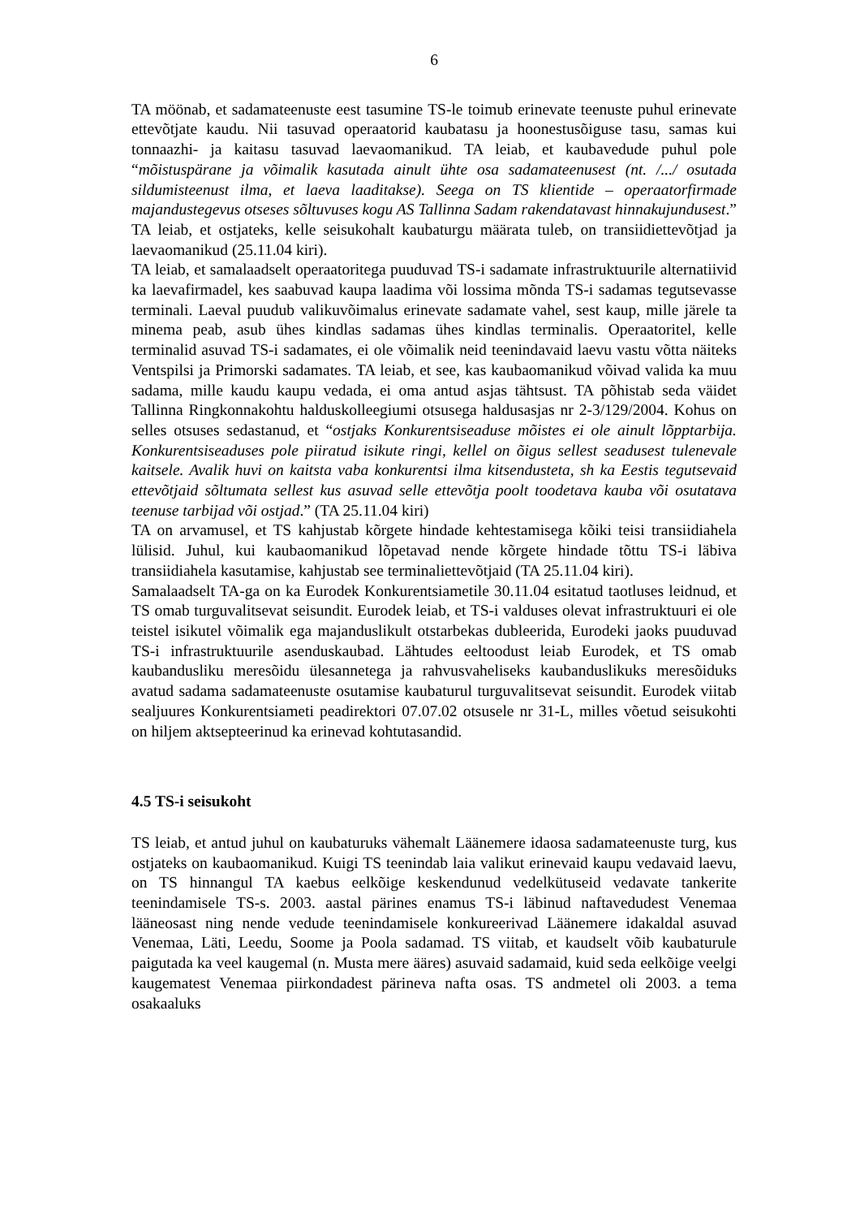6
TA möönab, et sadamateenuste eest tasumine TS-le toimub erinevate teenuste puhul erinevate ettevõtjate kaudu. Nii tasuvad operaatorid kaubatasu ja hoonestusõiguse tasu, samas kui tonnaazhi- ja kaitasu tasuvad laevaomanikud. TA leiab, et kaubavedude puhul pole “mõistuspärane ja võimalik kasutada ainult ühte osa sadamateenusest (nt. /.../ osutada sildumisteenust ilma, et laeva laaditakse). Seega on TS klientide – operaatorfirmade majandustegevus otseses sõltuvuses kogu AS Tallinna Sadam rakendatavast hinnakujundusest.” TA leiab, et ostjateks, kelle seisukohalt kaubaturgu määrata tuleb, on transiidiettevõtjad ja laevaomanikud (25.11.04 kiri).
TA leiab, et samalaadselt operaatoritega puuduvad TS-i sadamate infrastruktuurile alternatiivid ka laevafirmadel, kes saabuvad kaupa laadima või lossima mõnda TS-i sadamas tegutsevasse terminali. Laeval puudub valikuvõimalus erinevate sadamate vahel, sest kaup, mille järele ta minema peab, asub ühes kindlas sadamas ühes kindlas terminalis. Operaatoritel, kelle terminalid asuvad TS-i sadamates, ei ole võimalik neid teenindavaid laevu vastu võtta näiteks Ventspilsi ja Primorski sadamates. TA leiab, et see, kas kaubaomanikud võivad valida ka muu sadama, mille kaudu kaupu vedada, ei oma antud asjas tähtsust. TA põhistab seda väidet Tallinna Ringkonnakohtu halduskolleegiumi otsusega haldusasjas nr 2-3/129/2004. Kohus on selles otsuses sedastanud, et “ostjaks Konkurentsiseaduse mõistes ei ole ainult lõpptarbija. Konkurentsiseaduses pole piiratud isikute ringi, kellel on õigus sellest seadusest tulenevale kaitsele. Avalik huvi on kaitsta vaba konkurentsi ilma kitsendusteta, sh ka Eestis tegutsevaid ettevõtjaid sõltumata sellest kus asuvad selle ettevõtja poolt toodetava kauba või osutatava teenuse tarbijad või ostjad.” (TA 25.11.04 kiri)
TA on arvamusel, et TS kahjustab kõrgete hindade kehtestamisega kõiki teisi transiidiahela lülisid. Juhul, kui kaubaomanikud lõpetavad nende kõrgete hindade tõttu TS-i läbiva transiidiahela kasutamise, kahjustab see terminaliettevõtjaid (TA 25.11.04 kiri).
Samalaadselt TA-ga on ka Eurodek Konkurentsiametile 30.11.04 esitatud taotluses leidnud, et TS omab turguvalitsevat seisundit. Eurodek leiab, et TS-i valduses olevat infrastruktuuri ei ole teistel isikutel võimalik ega majanduslikult otstarbekas dubleerida, Eurodeki jaoks puuduvad TS-i infrastruktuurile asenduskaubad. Lähtudes eeltoodust leiab Eurodek, et TS omab kaubandusliku meresõidu ülesannetega ja rahvusvaheliseks kaubanduslikuks meresõiduks avatud sadama sadamateenuste osutamise kaubaturul turguvalitsevat seisundit. Eurodek viitab sealjuures Konkurentsiameti peadirektori 07.07.02 otsusele nr 31-L, milles võetud seisukohti on hiljem aktsepteerinud ka erinevad kohtutasandid.
4.5 TS-i seisukoht
TS leiab, et antud juhul on kaubaturuks vähemalt Läänemere idaosa sadamateenuste turg, kus ostjateks on kaubaomanikud. Kuigi TS teenindab laia valikut erinevaid kaupu vedavaid laevu, on TS hinnangul TA kaebus eelkõige keskendunud vedelkütuseid vedavate tankerite teenindamisele TS-s. 2003. aastal pärines enamus TS-i läbinud naftavedudest Venemaa lääneosast ning nende vedude teenindamisele konkureerivad Läänemere idakaldal asuvad Venemaa, Läti, Leedu, Soome ja Poola sadamad. TS viitab, et kaudselt võib kaubaturule paigutada ka veel kaugemal (n. Musta mere ääres) asuvaid sadamaid, kuid seda eelkõige veelgi kaugematest Venemaa piirkondadest pärineva nafta osas. TS andmetel oli 2003. a tema osakaaluks